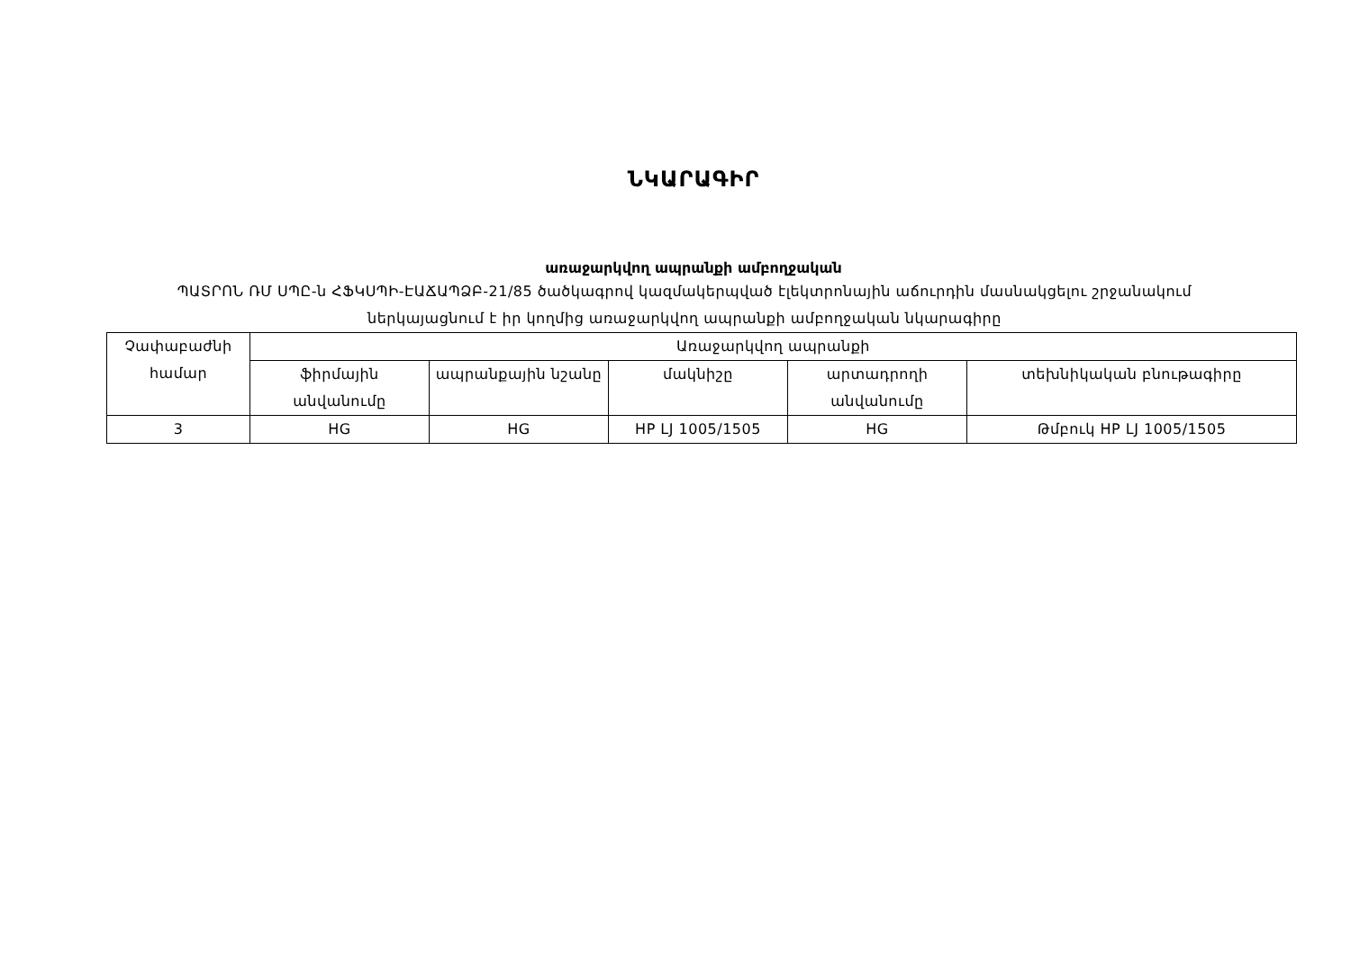ՆԿԱՐԱԳԻՐ
առաջարկվող ապրանքի ամբողջական
ՊԱՏՐՈՆ ՌՄ ՍՊԸ-ն ՀՖԿՍՊԻ-ԷԱՃԱՊՁԲ-21/85 ծածկագրով կազմակերպված էլեկտրոնային աճուրդին մասնակցելու շրջանակում ներկայացնում է իր կողմից առաջարկվող ապրանքի ամբողջական նկարագիրը
| Չափաբաժնի համար | Առաջարկվող ապրանքի | | | | |
| --- | --- | --- | --- | --- | --- |
| | ֆիրմային անվանումը | ապրանքային նշանը | մակնիշը | արտադրողի անվանումը | տեխնիկական բնութագիրը |
| 3 | HG | HG | HP LJ 1005/1505 | HG | Թմբուկ HP LJ 1005/1505 |